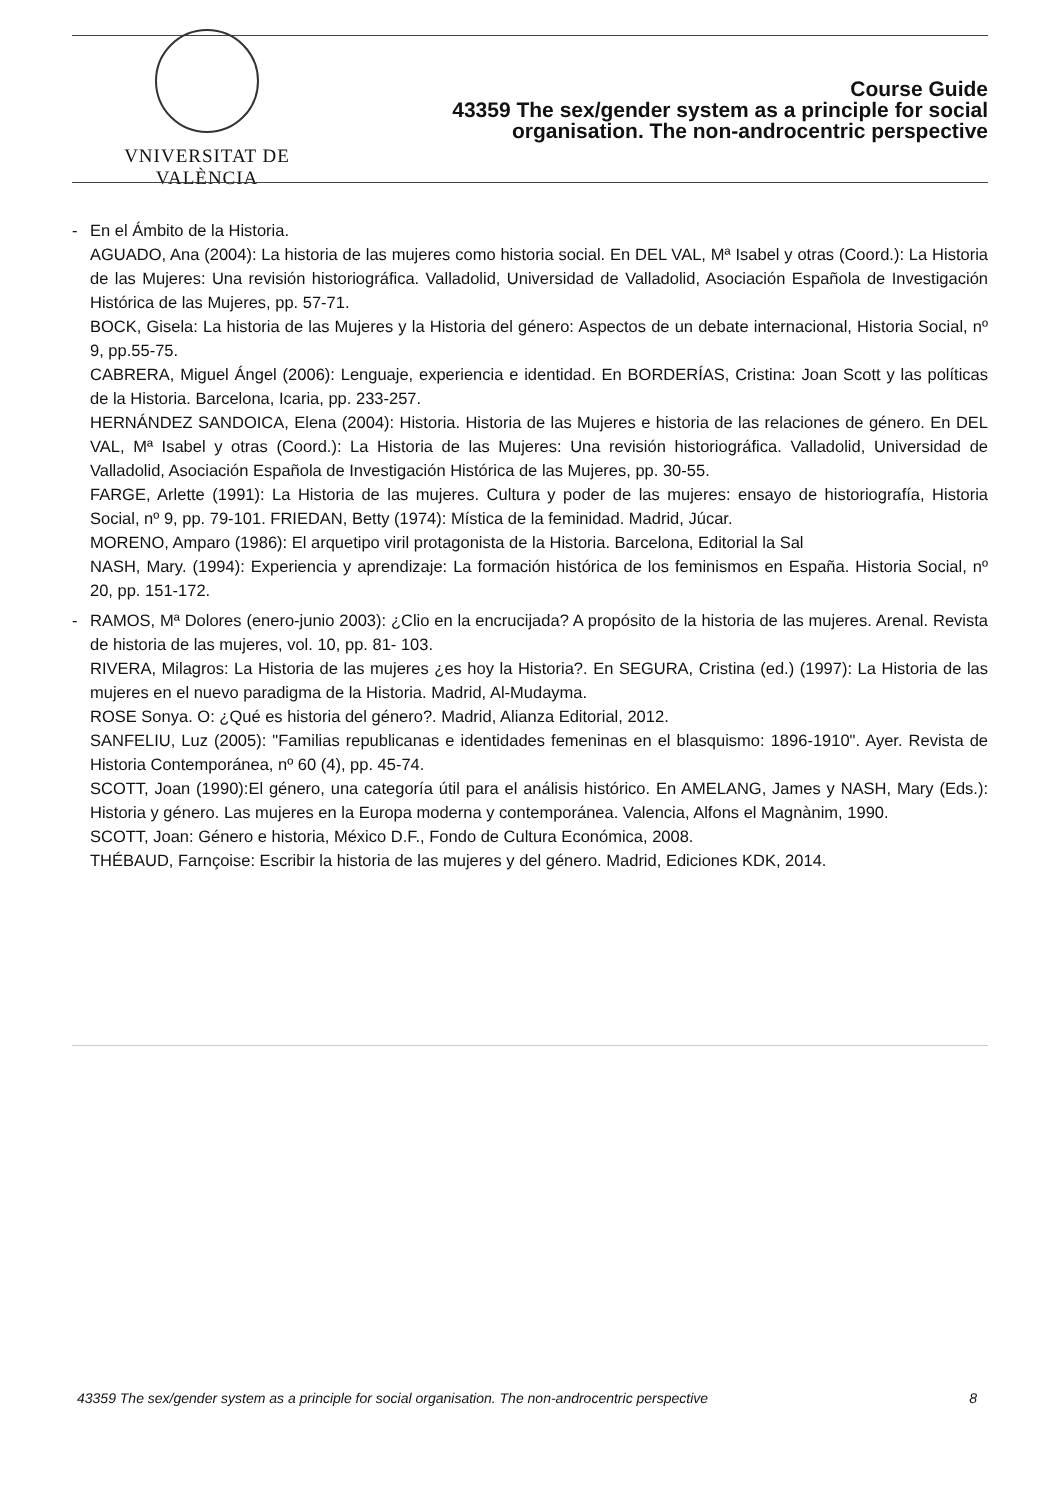VNIVERSITAT DE VALÈNCIA
Course Guide
43359 The sex/gender system as a principle for social organisation. The non-androcentric perspective
- En el Ámbito de la Historia.
AGUADO, Ana (2004): La historia de las mujeres como historia social. En DEL VAL, Mª Isabel y otras (Coord.): La Historia de las Mujeres: Una revisión historiográfica. Valladolid, Universidad de Valladolid, Asociación Española de Investigación Histórica de las Mujeres, pp. 57-71.
BOCK, Gisela: La historia de las Mujeres y la Historia del género: Aspectos de un debate internacional, Historia Social, nº 9, pp.55-75.
CABRERA, Miguel Ángel (2006): Lenguaje, experiencia e identidad. En BORDERÍAS, Cristina: Joan Scott y las políticas de la Historia. Barcelona, Icaria, pp. 233-257.
HERNÁNDEZ SANDOICA, Elena (2004): Historia. Historia de las Mujeres e historia de las relaciones de género. En DEL VAL, Mª Isabel y otras (Coord.): La Historia de las Mujeres: Una revisión historiográfica. Valladolid, Universidad de Valladolid, Asociación Española de Investigación Histórica de las Mujeres, pp. 30-55.
FARGE, Arlette (1991): La Historia de las mujeres. Cultura y poder de las mujeres: ensayo de historiografía, Historia Social, nº 9, pp. 79-101. FRIEDAN, Betty (1974): Mística de la feminidad. Madrid, Júcar.
MORENO, Amparo (1986): El arquetipo viril protagonista de la Historia. Barcelona, Editorial la Sal
NASH, Mary. (1994): Experiencia y aprendizaje: La formación histórica de los feminismos en España. Historia Social, nº 20, pp. 151-172.
- RAMOS, Mª Dolores (enero-junio 2003): ¿Clio en la encrucijada? A propósito de la historia de las mujeres. Arenal. Revista de historia de las mujeres, vol. 10, pp. 81- 103.
RIVERA, Milagros: La Historia de las mujeres ¿es hoy la Historia?. En SEGURA, Cristina (ed.) (1997): La Historia de las mujeres en el nuevo paradigma de la Historia. Madrid, Al-Mudayma.
ROSE Sonya. O: ¿Qué es historia del género?. Madrid, Alianza Editorial, 2012.
SANFELIU, Luz (2005): "Familias republicanas e identidades femeninas en el blasquismo: 1896-1910". Ayer. Revista de Historia Contemporánea, nº 60 (4), pp. 45-74.
SCOTT, Joan (1990):El género, una categoría útil para el análisis histórico. En AMELANG, James y NASH, Mary (Eds.): Historia y género. Las mujeres en la Europa moderna y contemporánea. Valencia, Alfons el Magnànim, 1990.
SCOTT, Joan: Género e historia, México D.F., Fondo de Cultura Económica, 2008.
THÉBAUD, Farnçoise: Escribir la historia de las mujeres y del género. Madrid, Ediciones KDK, 2014.
43359 The sex/gender system as a principle for social organisation. The non-androcentric perspective 8